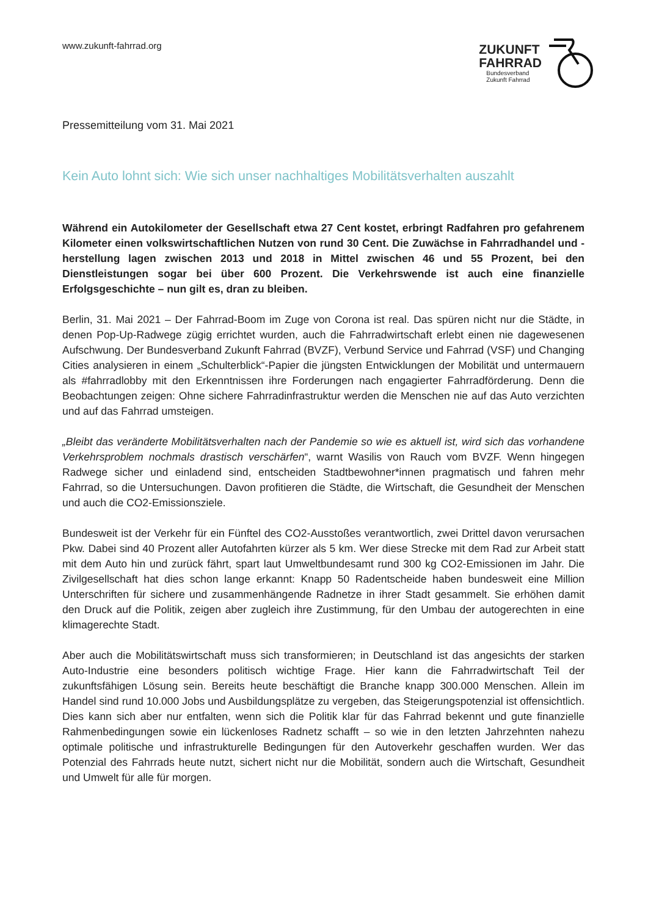www.zukunft-fahrrad.org
ZUKUNFT
FAHRRAD
Bundesverband
Zukunft Fahrrad
Pressemitteilung vom 31. Mai 2021
Kein Auto lohnt sich: Wie sich unser nachhaltiges Mobilitätsverhalten auszahlt
Während ein Autokilometer der Gesellschaft etwa 27 Cent kostet, erbringt Radfahren pro gefahrenem Kilometer einen volkswirtschaftlichen Nutzen von rund 30 Cent. Die Zuwächse in Fahrradhandel und -herstellung lagen zwischen 2013 und 2018 in Mittel zwischen 46 und 55 Prozent, bei den Dienstleistungen sogar bei über 600 Prozent. Die Verkehrswende ist auch eine finanzielle Erfolgsgeschichte – nun gilt es, dran zu bleiben.
Berlin, 31. Mai 2021 – Der Fahrrad-Boom im Zuge von Corona ist real. Das spüren nicht nur die Städte, in denen Pop-Up-Radwege zügig errichtet wurden, auch die Fahrradwirtschaft erlebt einen nie dagewesenen Aufschwung. Der Bundesverband Zukunft Fahrrad (BVZF), Verbund Service und Fahrrad (VSF) und Changing Cities analysieren in einem „Schulterblick“-Papier die jüngsten Entwicklungen der Mobilität und untermauern als #fahrradlobby mit den Erkenntnissen ihre Forderungen nach engagierter Fahrradförderung. Denn die Beobachtungen zeigen: Ohne sichere Fahrradinfrastruktur werden die Menschen nie auf das Auto verzichten und auf das Fahrrad umsteigen.
„Bleibt das veränderte Mobilitätsverhalten nach der Pandemie so wie es aktuell ist, wird sich das vorhandene Verkehrsproblem nochmals drastisch verschärfen“, warnt Wasilis von Rauch vom BVZF. Wenn hingegen Radwege sicher und einladend sind, entscheiden Stadtbewohner*innen pragmatisch und fahren mehr Fahrrad, so die Untersuchungen. Davon profitieren die Städte, die Wirtschaft, die Gesundheit der Menschen und auch die CO2-Emissionsziele.
Bundesweit ist der Verkehr für ein Fünftel des CO2-Ausstoßes verantwortlich, zwei Drittel davon verursachen Pkw. Dabei sind 40 Prozent aller Autofahrten kürzer als 5 km. Wer diese Strecke mit dem Rad zur Arbeit statt mit dem Auto hin und zurück fährt, spart laut Umweltbundesamt rund 300 kg CO2-Emissionen im Jahr. Die Zivilgesellschaft hat dies schon lange erkannt: Knapp 50 Radentscheide haben bundesweit eine Million Unterschriften für sichere und zusammenhängende Radnetze in ihrer Stadt gesammelt. Sie erhöhen damit den Druck auf die Politik, zeigen aber zugleich ihre Zustimmung, für den Umbau der autogerechten in eine klimagerechte Stadt.
Aber auch die Mobilitätswirtschaft muss sich transformieren; in Deutschland ist das angesichts der starken Auto-Industrie eine besonders politisch wichtige Frage. Hier kann die Fahrradwirtschaft Teil der zukunftsfähigen Lösung sein. Bereits heute beschäftigt die Branche knapp 300.000 Menschen. Allein im Handel sind rund 10.000 Jobs und Ausbildungsplätze zu vergeben, das Steigerungspotenzial ist offensichtlich. Dies kann sich aber nur entfalten, wenn sich die Politik klar für das Fahrrad bekennt und gute finanzielle Rahmenbedingungen sowie ein lückenloses Radnetz schafft – so wie in den letzten Jahrzehnten nahezu optimale politische und infrastrukturelle Bedingungen für den Autoverkehr geschaffen wurden. Wer das Potenzial des Fahrrads heute nutzt, sichert nicht nur die Mobilität, sondern auch die Wirtschaft, Gesundheit und Umwelt für alle für morgen.